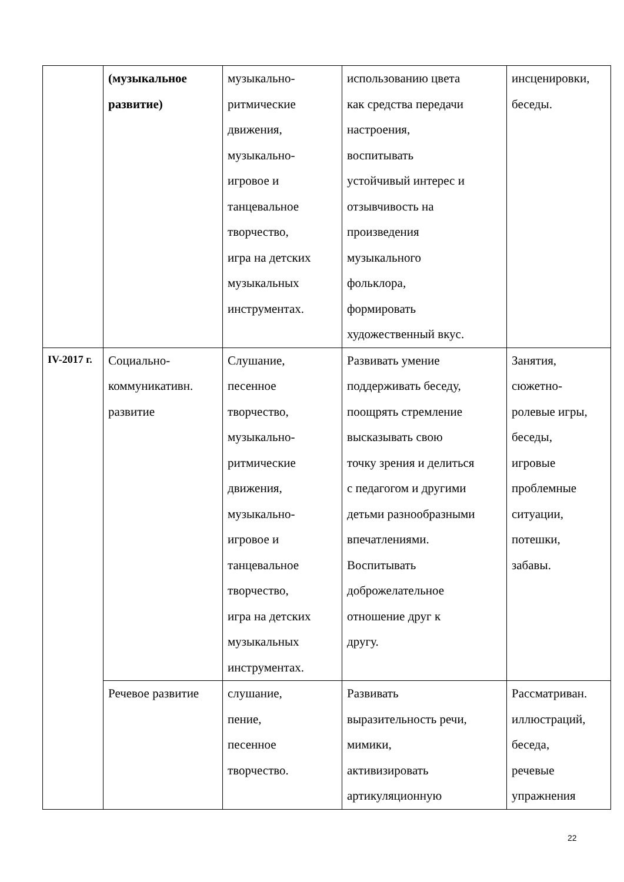| | (музыкальное развитие) | музыкально- ритмические движения, музыкально- игровое и танцевальное творчество, игра на детских музыкальных инструментах. | использованию цвета как средства передачи настроения, воспитывать устойчивый интерес и отзывчивость на произведения музыкального фольклора, формировать художественный вкус. | инсценировки, беседы. |
| IV-2017 г. | Социально- коммуникативн. развитие | Слушание, песенное творчество, музыкально- ритмические движения, музыкально- игровое и танцевальное творчество, игра на детских музыкальных инструментах. | Развивать умение поддерживать беседу, поощрять стремление высказывать свою точку зрения и делиться с педагогом и другими детьми разнообразными впечатлениями. Воспитывать доброжелательное отношение друг к другу. | Занятия, сюжетно- ролевые игры, беседы, игровые проблемные ситуации, потешки, забавы. |
| | Речевое развитие | слушание, пение, песенное творчество. | Развивать выразительность речи, мимики, активизировать артикуляционную | Рассматриван. иллюстраций, беседа, речевые упражнения |
22